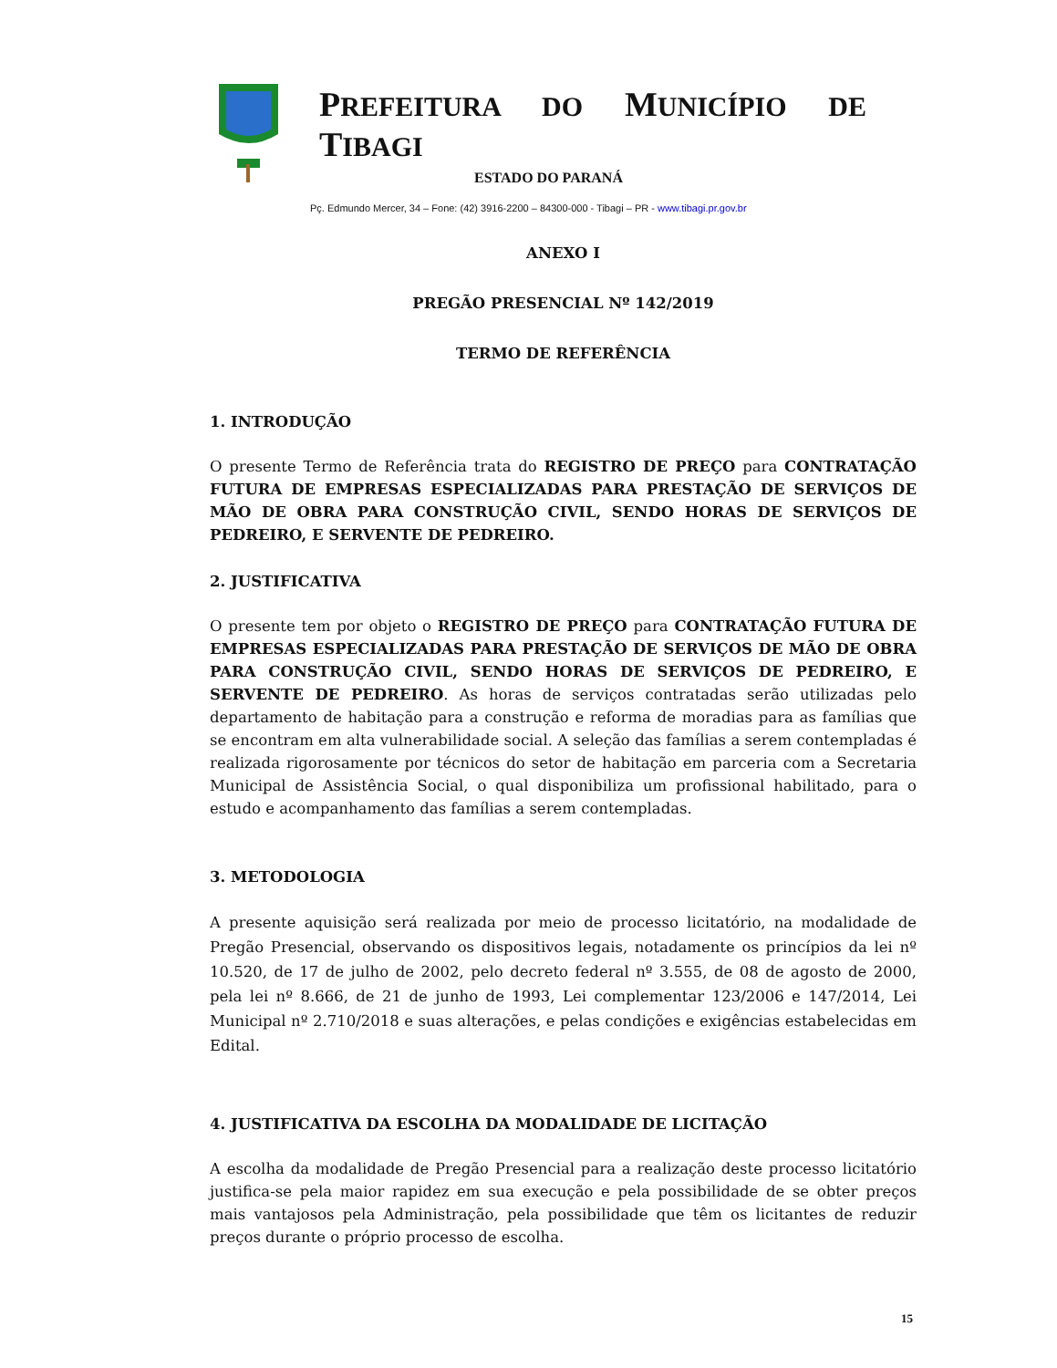PREFEITURA DO MUNICÍPIO DE TIBAGI
ESTADO DO PARANÁ
Pç. Edmundo Mercer, 34 – Fone: (42) 3916-2200 – 84300-000 - Tibagi – PR - www.tibagi.pr.gov.br
ANEXO I
PREGÃO PRESENCIAL Nº 142/2019
TERMO DE REFERÊNCIA
1. INTRODUÇÃO
O presente Termo de Referência trata do REGISTRO DE PREÇO para CONTRATAÇÃO FUTURA DE EMPRESAS ESPECIALIZADAS PARA PRESTAÇÃO DE SERVIÇOS DE MÃO DE OBRA PARA CONSTRUÇÃO CIVIL, SENDO HORAS DE SERVIÇOS DE PEDREIRO, E SERVENTE DE PEDREIRO.
2. JUSTIFICATIVA
O presente tem por objeto o REGISTRO DE PREÇO para CONTRATAÇÃO FUTURA DE EMPRESAS ESPECIALIZADAS PARA PRESTAÇÃO DE SERVIÇOS DE MÃO DE OBRA PARA CONSTRUÇÃO CIVIL, SENDO HORAS DE SERVIÇOS DE PEDREIRO, E SERVENTE DE PEDREIRO. As horas de serviços contratadas serão utilizadas pelo departamento de habitação para a construção e reforma de moradias para as famílias que se encontram em alta vulnerabilidade social. A seleção das famílias a serem contempladas é realizada rigorosamente por técnicos do setor de habitação em parceria com a Secretaria Municipal de Assistência Social, o qual disponibiliza um profissional habilitado, para o estudo e acompanhamento das famílias a serem contempladas.
3. METODOLOGIA
A presente aquisição será realizada por meio de processo licitatório, na modalidade de Pregão Presencial, observando os dispositivos legais, notadamente os princípios da lei nº 10.520, de 17 de julho de 2002, pelo decreto federal nº 3.555, de 08 de agosto de 2000, pela lei nº 8.666, de 21 de junho de 1993, Lei complementar 123/2006 e 147/2014, Lei Municipal nº 2.710/2018 e suas alterações, e pelas condições e exigências estabelecidas em Edital.
4. JUSTIFICATIVA DA ESCOLHA DA MODALIDADE DE LICITAÇÃO
A escolha da modalidade de Pregão Presencial para a realização deste processo licitatório justifica-se pela maior rapidez em sua execução e pela possibilidade de se obter preços mais vantajosos pela Administração, pela possibilidade que têm os licitantes de reduzir preços durante o próprio processo de escolha.
15